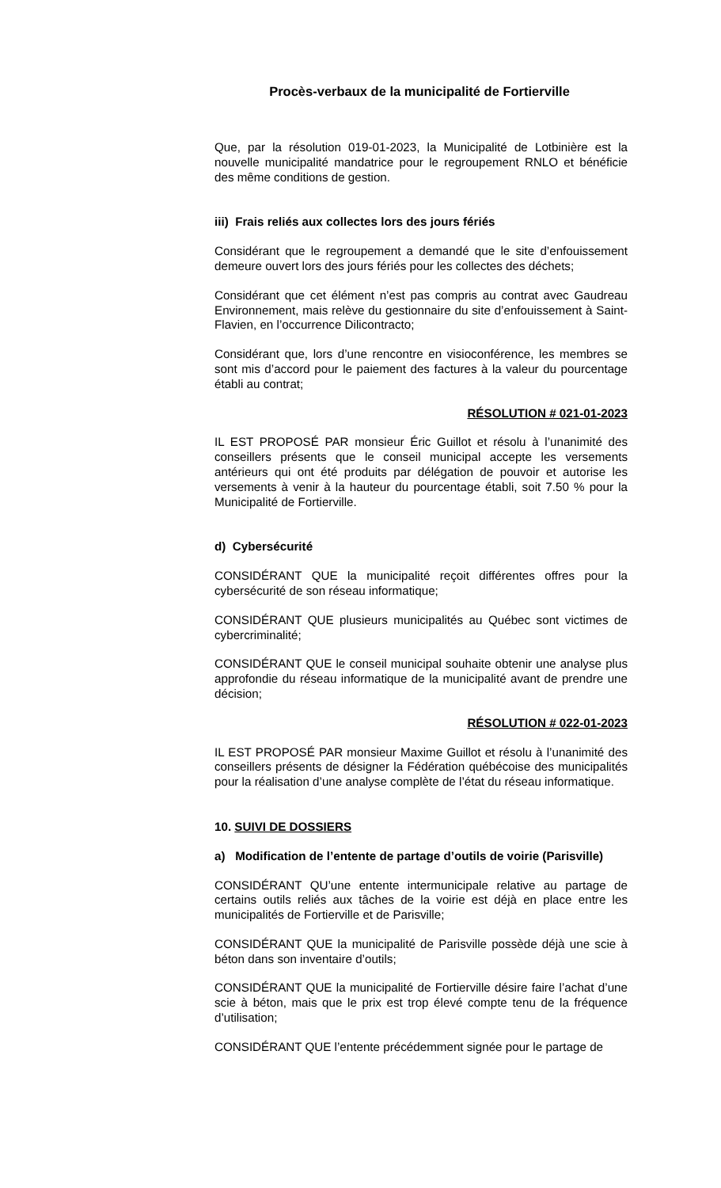Procès-verbaux de la municipalité de Fortierville
Que, par la résolution 019-01-2023, la Municipalité de Lotbinière est la nouvelle municipalité mandatrice pour le regroupement RNLO et bénéficie des même conditions de gestion.
iii) Frais reliés aux collectes lors des jours fériés
Considérant que le regroupement a demandé que le site d’enfouissement demeure ouvert lors des jours fériés pour les collectes des déchets;
Considérant que cet élément n’est pas compris au contrat avec Gaudreau Environnement, mais relève du gestionnaire du site d’enfouissement à Saint-Flavien, en l’occurrence Dilicontracto;
Considérant que, lors d’une rencontre en visioconférence, les membres se sont mis d’accord pour le paiement des factures à la valeur du pourcentage établi au contrat;
RÉSOLUTION # 021-01-2023
IL EST PROPOSÉ PAR monsieur Éric Guillot et résolu à l’unanimité des conseillers présents que le conseil municipal accepte les versements antérieurs qui ont été produits par délégation de pouvoir et autorise les versements à venir à la hauteur du pourcentage établi, soit 7.50 % pour la Municipalité de Fortierville.
d) Cybersécurité
CONSIDÉRANT QUE la municipalité reçoit différentes offres pour la cybersécurité de son réseau informatique;
CONSIDÉRANT QUE plusieurs municipalités au Québec sont victimes de cybercriminalité;
CONSIDÉRANT QUE le conseil municipal souhaite obtenir une analyse plus approfondie du réseau informatique de la municipalité avant de prendre une décision;
RÉSOLUTION # 022-01-2023
IL EST PROPOSÉ PAR monsieur Maxime Guillot et résolu à l’unanimité des conseillers présents de désigner la Fédération québécoise des municipalités pour la réalisation d’une analyse complète de l’état du réseau informatique.
10. SUIVI DE DOSSIERS
a) Modification de l’entente de partage d’outils de voirie (Parisville)
CONSIDÉRANT QU’une entente intermunicipale relative au partage de certains outils reliés aux tâches de la voirie est déjà en place entre les municipalités de Fortierville et de Parisville;
CONSIDÉRANT QUE la municipalité de Parisville possède déjà une scie à béton dans son inventaire d’outils;
CONSIDÉRANT QUE la municipalité de Fortierville désire faire l’achat d’une scie à béton, mais que le prix est trop élevé compte tenu de la fréquence d’utilisation;
CONSIDÉRANT QUE l’entente précédemment signée pour le partage de